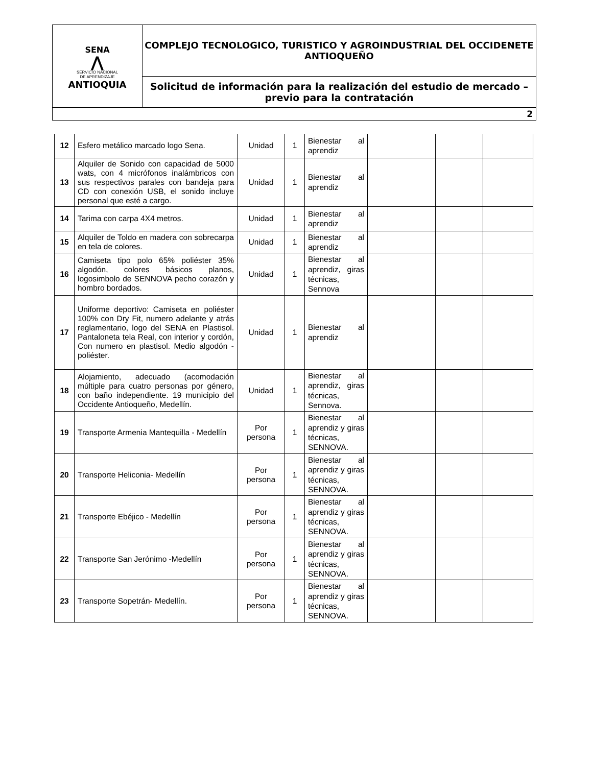| SENA ⋀ SERVICIO NACIONAL DE APRENDIZAJE ANTIOQUIA | COMPLEJO TECNOLOGICO, TURISTICO Y AGROINDUSTRIAL DEL OCCIDENETE ANTIOQUEÑO |
| | Solicitud de información para la realización del estudio de mercado – previo para la contratación |
| 2 | |
| 12 | Esfero metálico marcado logo Sena. | Unidad | 1 | Bienestar al aprendiz | | | |
| 13 | Alquiler de Sonido con capacidad de 5000 wats, con 4 micrófonos inalámbricos con sus respectivos parales con bandeja para CD con conexión USB, el sonido incluye personal que esté a cargo. | Unidad | 1 | Bienestar al aprendiz | | | |
| 14 | Tarima con carpa 4X4 metros. | Unidad | 1 | Bienestar al aprendiz | | | |
| 15 | Alquiler de Toldo en madera con sobrecarpa en tela de colores. | Unidad | 1 | Bienestar al aprendiz | | | |
| 16 | Camiseta tipo polo 65% poliéster 35% algodón, colores básicos planos, logosimbolo de SENNOVA pecho corazón y hombro bordados. | Unidad | 1 | Bienestar al aprendiz, giras técnicas, Sennova | | | |
| 17 | Uniforme deportivo: Camiseta en poliéster 100% con Dry Fit, numero adelante y atrás reglamentario, logo del SENA en Plastisol. Pantaloneta tela Real, con interior y cordón, Con numero en plastisol. Medio algodón -poliéster. | Unidad | 1 | Bienestar al aprendiz | | | |
| 18 | Alojamiento, adecuado (acomodación múltiple para cuatro personas por género, con baño independiente. 19 municipio del Occidente Antioqueño, Medellín. | Unidad | 1 | Bienestar al aprendiz, giras técnicas, Sennova. | | | |
| 19 | Transporte Armenia Mantequilla - Medellín | Por persona | 1 | Bienestar al aprendiz y giras técnicas, SENNOVA. | | | |
| 20 | Transporte Heliconia- Medellín | Por persona | 1 | Bienestar al aprendiz y giras técnicas, SENNOVA. | | | |
| 21 | Transporte Ebéjico - Medellín | Por persona | 1 | Bienestar al aprendiz y giras técnicas, SENNOVA. | | | |
| 22 | Transporte San Jerónimo -Medellín | Por persona | 1 | Bienestar al aprendiz y giras técnicas, SENNOVA. | | | |
| 23 | Transporte Sopetrán- Medellín. | Por persona | 1 | Bienestar al aprendiz y giras técnicas, SENNOVA. | | | |